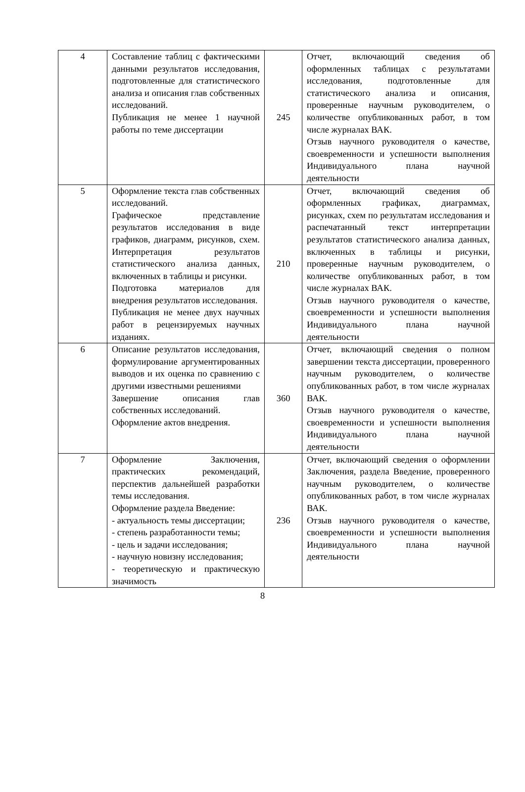| 4 | Составление таблиц с фактическими данными результатов исследования, подготовленные для статистического анализа и описания глав собственных исследований. Публикация не менее 1 научной работы по теме диссертации | 245 | Отчет, включающий сведения об оформленных таблицах с результатами исследования, подготовленные для статистического анализа и описания, проверенные научным руководителем, о количестве опубликованных работ, в том числе журналах ВАК. Отзыв научного руководителя о качестве, своевременности и успешности выполнения Индивидуального плана научной деятельности |
| 5 | Оформление текста глав собственных исследований. Графическое представление результатов исследования в виде графиков, диаграмм, рисунков, схем. Интерпретация результатов статистического анализа данных, включенных в таблицы и рисунки. Подготовка материалов для внедрения результатов исследования. Публикация не менее двух научных работ в рецензируемых научных изданиях. | 210 | Отчет, включающий сведения об оформленных графиках, диаграммах, рисунках, схем по результатам исследования и распечатанный текст интерпретации результатов статистического анализа данных, включенных в таблицы и рисунки, проверенные научным руководителем, о количестве опубликованных работ, в том числе журналах ВАК. Отзыв научного руководителя о качестве, своевременности и успешности выполнения Индивидуального плана научной деятельности |
| 6 | Описание результатов исследования, формулирование аргументированных выводов и их оценка по сравнению с другими известными решениями Завершение описания глав собственных исследований. Оформление актов внедрения. | 360 | Отчет, включающий сведения о полном завершении текста диссертации, проверенного научным руководителем, о количестве опубликованных работ, в том числе журналах ВАК. Отзыв научного руководителя о качестве, своевременности и успешности выполнения Индивидуального плана научной деятельности |
| 7 | Оформление Заключения, практических рекомендаций, перспектив дальнейшей разработки темы исследования. Оформление раздела Введение: - актуальность темы диссертации; - степень разработанности темы; - цель и задачи исследования; - научную новизну исследования; - теоретическую и практическую значимость | 236 | Отчет, включающий сведения о оформлении Заключения, раздела Введение, проверенного научным руководителем, о количестве опубликованных работ, в том числе журналах ВАК. Отзыв научного руководителя о качестве, своевременности и успешности выполнения Индивидуального плана научной деятельности |
8